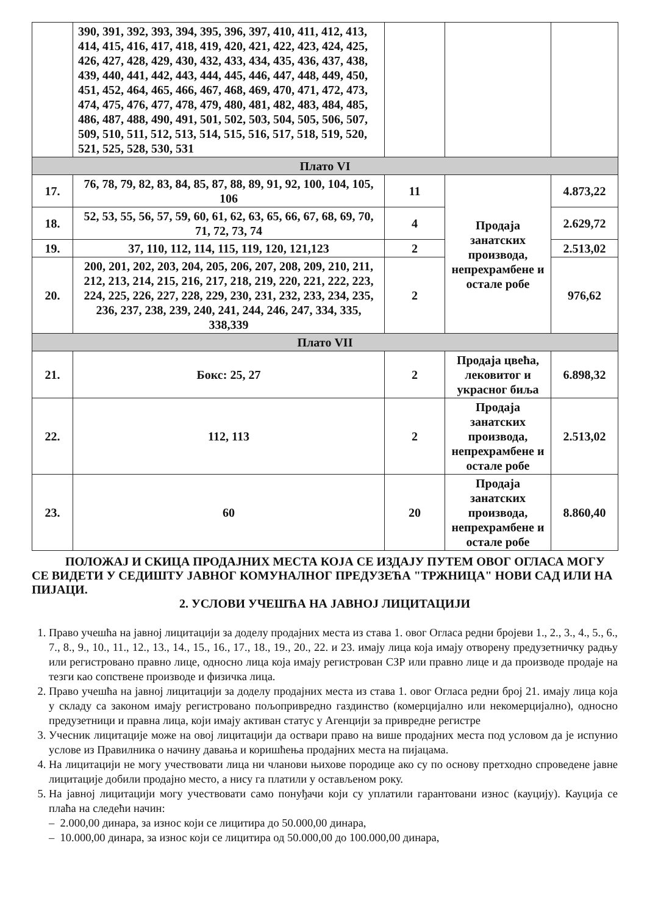| | 390, 391, 392, 393, 394, 395, 396, 397, 410, 411, 412, 413, 414, 415, 416, 417, 418, 419, 420, 421, 422, 423, 424, 425, 426, 427, 428, 429, 430, 432, 433, 434, 435, 436, 437, 438, 439, 440, 441, 442, 443, 444, 445, 446, 447, 448, 449, 450, 451, 452, 464, 465, 466, 467, 468, 469, 470, 471, 472, 473, 474, 475, 476, 477, 478, 479, 480, 481, 482, 483, 484, 485, 486, 487, 488, 490, 491, 501, 502, 503, 504, 505, 506, 507, 509, 510, 511, 512, 513, 514, 515, 516, 517, 518, 519, 520, 521, 525, 528, 530, 531 | | | |
| Плато VI | | | | |
| 17. | 76, 78, 79, 82, 83, 84, 85, 87, 88, 89, 91, 92, 100, 104, 105, 106 | 11 | Продаја занатских производа, непрехрамбене и остале робе | 4.873,22 |
| 18. | 52, 53, 55, 56, 57, 59, 60, 61, 62, 63, 65, 66, 67, 68, 69, 70, 71, 72, 73, 74 | 4 | | 2.629,72 |
| 19. | 37, 110, 112, 114, 115, 119, 120, 121,123 | 2 | | 2.513,02 |
| 20. | 200, 201, 202, 203, 204, 205, 206, 207, 208, 209, 210, 211, 212, 213, 214, 215, 216, 217, 218, 219, 220, 221, 222, 223, 224, 225, 226, 227, 228, 229, 230, 231, 232, 233, 234, 235, 236, 237, 238, 239, 240, 241, 244, 246, 247, 334, 335, 338,339 | 2 | | 976,62 |
| Плато VII | | | | |
| 21. | Бокс: 25, 27 | 2 | Продаја цвећа, лековитог и украсног биља | 6.898,32 |
| 22. | 112, 113 | 2 | Продаја занатских производа, непрехрамбене и остале робе | 2.513,02 |
| 23. | 60 | 20 | Продаја занатских производа, непрехрамбене и остале робе | 8.860,40 |
ПОЛОЖАЈ И СКИЦА ПРОДАЈНИХ МЕСТА КОЈА СЕ ИЗДАЈУ ПУТЕМ ОВОГ ОГЛАСА МОГУ СЕ ВИДЕТИ У СЕДИШТУ ЈАВНОГ КОМУНАЛНОГ ПРЕДУЗЕЋА "ТРЖНИЦА" НОВИ САД ИЛИ НА ПИЈАЦИ.
2. УСЛОВИ УЧЕШЋА НА ЈАВНОЈ ЛИЦИТАЦИЈИ
1. Право учешћа на јавној лицитацији за доделу продајних места из става 1. овог Огласа редни бројеви 1., 2., 3., 4., 5., 6., 7., 8., 9., 10., 11., 12., 13., 14., 15., 16., 17., 18., 19., 20., 22. и 23. имају лица која имају отворену предузетничку радњу или регистровано правно лице, односно лица која имају регистрован СЗР или правно лице и да производе продаје на тезги као сопствене производе и физичка лица.
2. Право учешћа на јавној лицитацији за доделу продајних места из става 1. овог Огласа редни број 21. имају лица која у складу са законом имају регистровано пољопривредно газдинство (комерцијално или некомерцијално), односно предузетници и правна лица, који имају активан статус у Агенцији за привредне регистре
3. Учесник лицитације може на овој лицитацији да оствари право на више продајних места под условом да је испунио услове из Правилника о начину давања и коришћења продајних места на пијацама.
4. На лицитацији не могу учествовати лица ни чланови њихове породице ако су по основу претходно спроведене јавне лицитације добили продајно место, а нису га платили у остављеном року.
5. На јавној лицитацији могу учествовати само понуђачи који су уплатили гарантовани износ (кауцију). Кауција се плаћа на следећи начин:
– 2.000,00 динара, за износ који се лицитира до 50.000,00 динара,
– 10.000,00 динара, за износ који се лицитира од 50.000,00 до 100.000,00 динара,